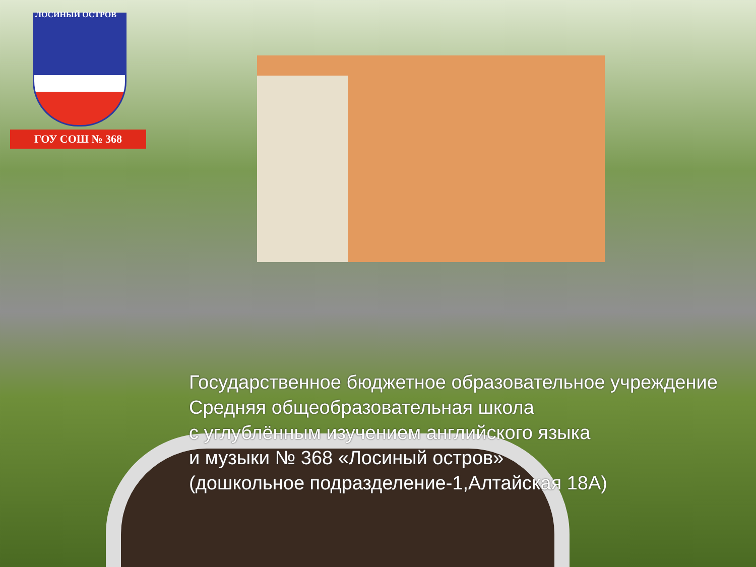ГОУ СОШ № 368
ЛОСИНЫЙ ОСТРОВ
Государственное бюджетное образовательное учреждение Средняя общеобразовательная школа
с углублённым изучением английского языка
и музыки № 368 «Лосиный остров»
(дошкольное подразделение-1,Алтайская 18А)